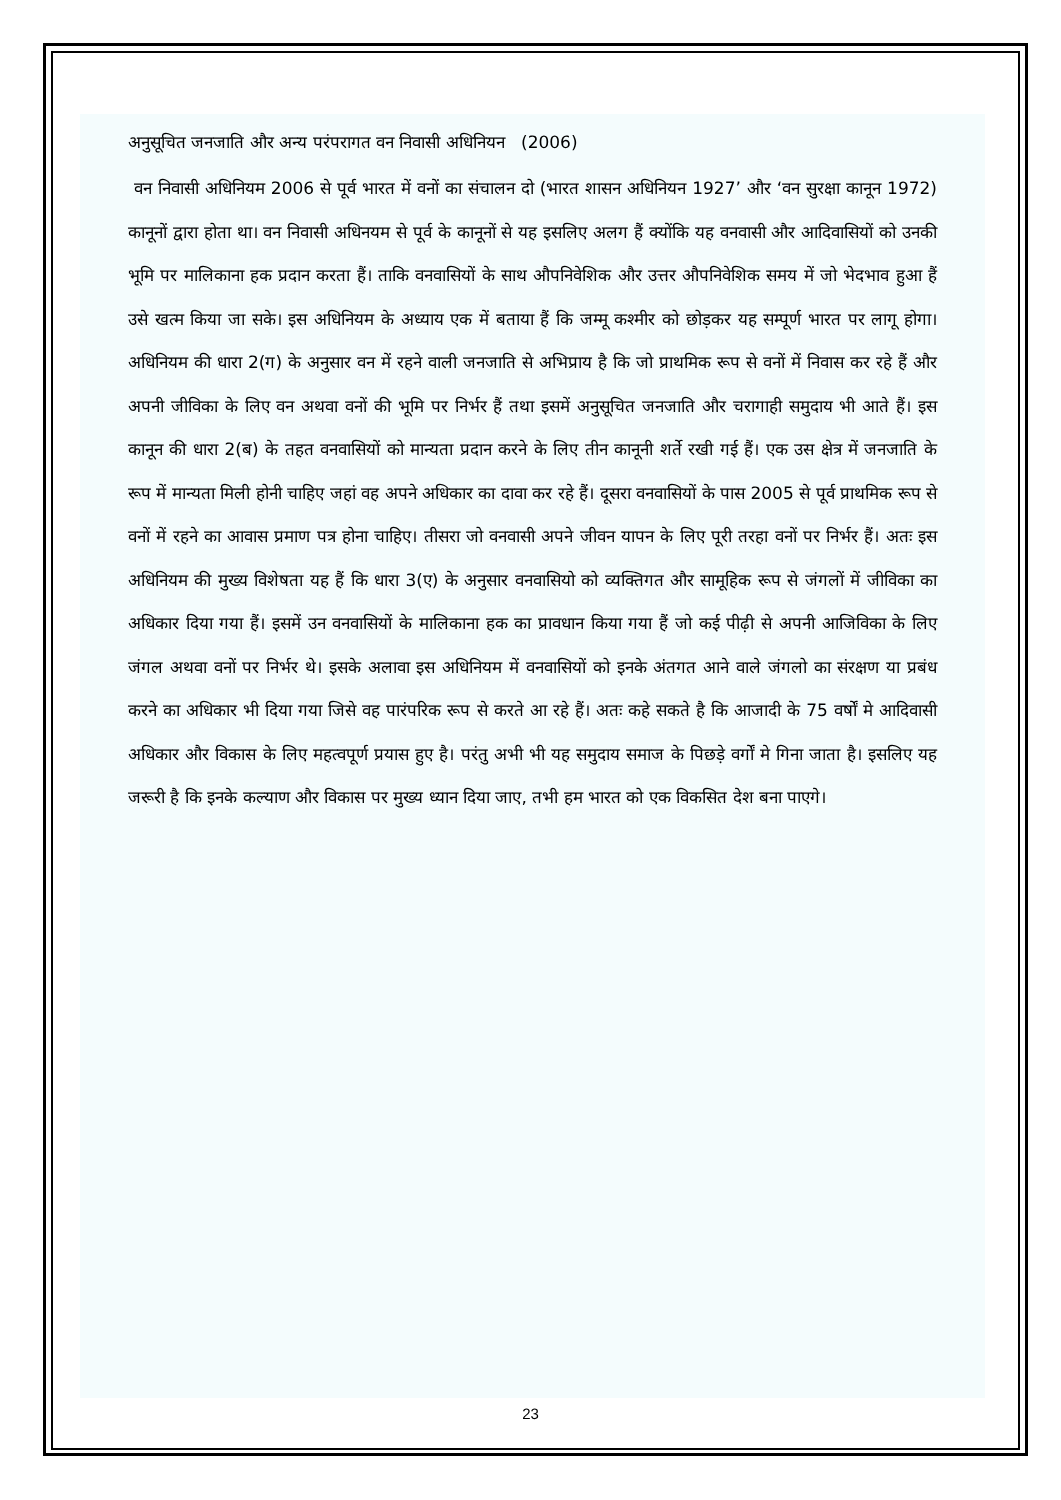अनुसूचित जनजाति और अन्य परंपरागत वन निवासी अधिनियन (2006)
वन निवासी अधिनियम 2006 से पूर्व भारत में वनों का संचालन दो (भारत शासन अधिनियन 1927’ और ‘वन सुरक्षा कानून 1972) कानूनों द्वारा होता था। वन निवासी अधिनयम से पूर्व के कानूनों से यह इसलिए अलग हैं क्योंकि यह वनवासी और आदिवासियों को उनकी भूमि पर मालिकाना हक प्रदान करता हैं। ताकि वनवासियों के साथ औपनिवेशिक और उत्तर औपनिवेशिक समय में जो भेदभाव हुआ हैं उसे खत्म किया जा सके। इस अधिनियम के अध्याय एक में बताया हैं कि जम्मू कश्मीर को छोड़कर यह सम्पूर्ण भारत पर लागू होगा। अधिनियम की धारा 2(ग) के अनुसार वन में रहने वाली जनजाति से अभिप्राय है कि जो प्राथमिक रूप से वनों में निवास कर रहे हैं और अपनी जीविका के लिए वन अथवा वनों की भूमि पर निर्भर हैं तथा इसमें अनुसूचित जनजाति और चरागाही समुदाय भी आते हैं। इस कानून की धारा 2(ब) के तहत वनवासियों को मान्यता प्रदान करने के लिए तीन कानूनी शर्ते रखी गई हैं। एक उस क्षेत्र में जनजाति के रूप में मान्यता मिली होनी चाहिए जहां वह अपने अधिकार का दावा कर रहे हैं। दूसरा वनवासियों के पास 2005 से पूर्व प्राथमिक रूप से वनों में रहने का आवास प्रमाण पत्र होना चाहिए। तीसरा जो वनवासी अपने जीवन यापन के लिए पूरी तरहा वनों पर निर्भर हैं। अतः इस अधिनियम की मुख्य विशेषता यह हैं कि धारा 3(ए) के अनुसार वनवासियो को व्यक्तिगत और सामूहिक रूप से जंगलों में जीविका का अधिकार दिया गया हैं। इसमें उन वनवासियों के मालिकाना हक का प्रावधान किया गया हैं जो कई पीढ़ी से अपनी आजिविका के लिए जंगल अथवा वनों पर निर्भर थे। इसके अलावा इस अधिनियम में वनवासियों को इनके अंतगत आने वाले जंगलो का संरक्षण या प्रबंध करने का अधिकार भी दिया गया जिसे वह पारंपरिक रूप से करते आ रहे हैं। अतः कहे सकते है कि आजादी के 75 वर्षों मे आदिवासी अधिकार और विकास के लिए महत्वपूर्ण प्रयास हुए है। परंतु अभी भी यह समुदाय समाज के पिछड़े वर्गों मे गिना जाता है। इसलिए यह जरूरी है कि इनके कल्याण और विकास पर मुख्य ध्यान दिया जाए, तभी हम भारत को एक विकसित देश बना पाएगे।
23